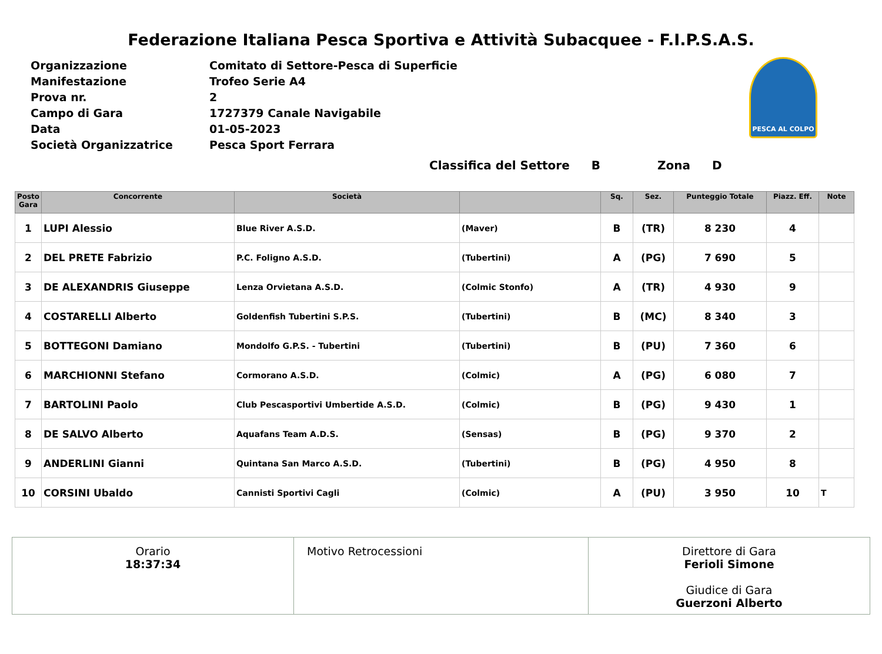Federazione Italiana Pesca Sportiva e Attività Subacquee - F.I.P.S.A.S.
| Organizzazione | Comitato di Settore-Pesca di Superficie |
| Manifestazione | Trofeo Serie A4 |
| Prova nr. | 2 |
| Campo di Gara | 1727379 Canale Navigabile |
| Data | 01-05-2023 |
| Società Organizzatrice | Pesca Sport Ferrara |
PESCA AL COLPO
Classifica del Settore B Zona D
| Posto Gara | Concorrente | Società | | Sq. | Sez. | Punteggio Totale | Piazz. Eff. | Note |
| --- | --- | --- | --- | --- | --- | --- | --- | --- |
| 1 | LUPI Alessio | Blue River A.S.D. | (Maver) | B | (TR) | 8 230 | 4 | |
| 2 | DEL PRETE Fabrizio | P.C. Foligno A.S.D. | (Tubertini) | A | (PG) | 7 690 | 5 | |
| 3 | DE ALEXANDRIS Giuseppe | Lenza Orvietana A.S.D. | (Colmic Stonfo) | A | (TR) | 4 930 | 9 | |
| 4 | COSTARELLI Alberto | Goldenfish Tubertini S.P.S. | (Tubertini) | B | (MC) | 8 340 | 3 | |
| 5 | BOTTEGONI Damiano | Mondolfo G.P.S. - Tubertini | (Tubertini) | B | (PU) | 7 360 | 6 | |
| 6 | MARCHIONNI Stefano | Cormorano A.S.D. | (Colmic) | A | (PG) | 6 080 | 7 | |
| 7 | BARTOLINI Paolo | Club Pescasportivi Umbertide A.S.D. | (Colmic) | B | (PG) | 9 430 | 1 | |
| 8 | DE SALVO Alberto | Aquafans Team A.D.S. | (Sensas) | B | (PG) | 9 370 | 2 | |
| 9 | ANDERLINI Gianni | Quintana San Marco A.S.D. | (Tubertini) | B | (PG) | 4 950 | 8 | |
| 10 | CORSINI Ubaldo | Cannisti Sportivi Cagli | (Colmic) | A | (PU) | 3 950 | 10 | T |
Orario
18:37:34
Motivo Retrocessioni Direttore di Gara
Ferioli Simone
Giudice di Gara
Guerzoni Alberto